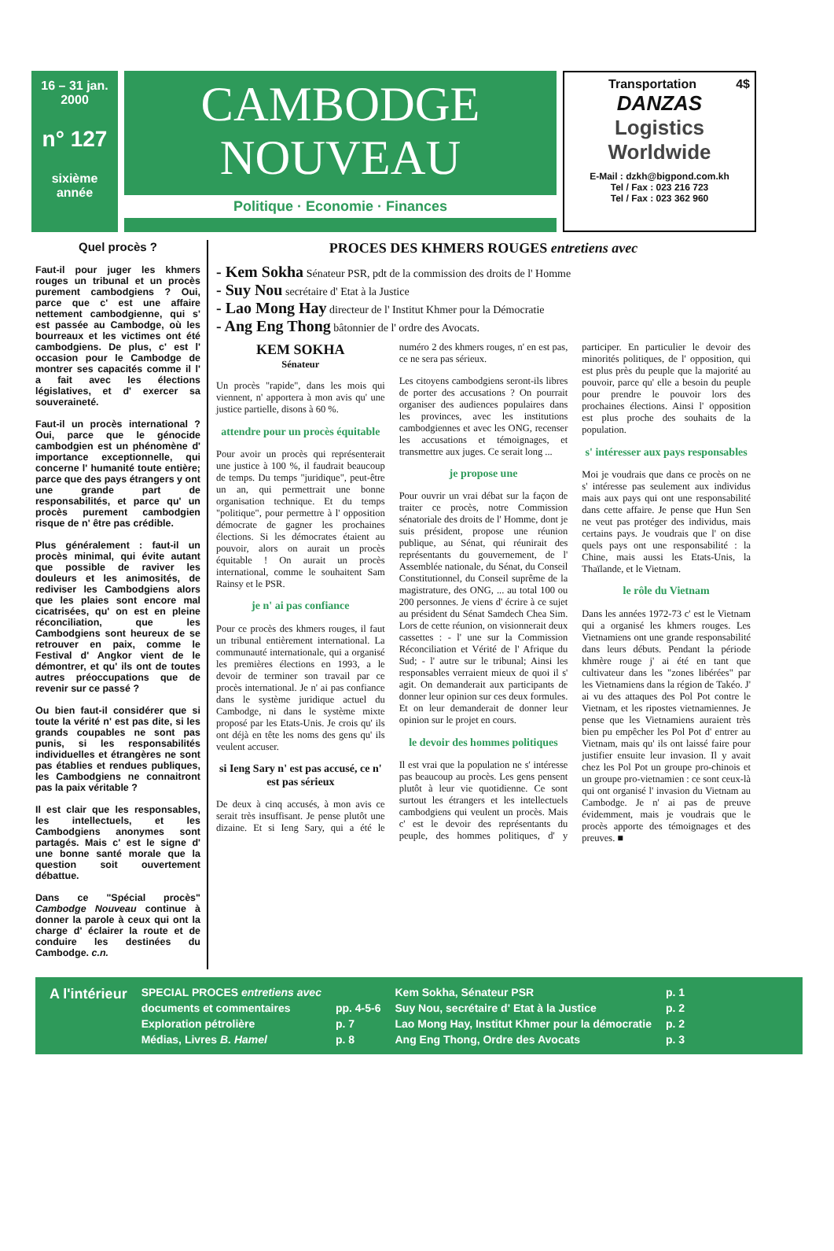16 – 31 jan.
2000
n° 127
sixième
année
CAMBODGE
NOUVEAU
Politique · Economie · Finances
Transportation 4$
DANZAS
Logistics
Worldwide
E-Mail : dzkh@bigpond.com.kh
Tel / Fax : 023 216 723
Tel / Fax : 023 362 960
Quel procès ?
Faut-il pour juger les khmers rouges un tribunal et un procès purement cambodgiens ? Oui, parce que c' est une affaire nettement cambodgienne, qui s' est passée au Cambodge, où les bourreaux et les victimes ont été cambodgiens. De plus, c' est l' occasion pour le Cambodge de montrer ses capacités comme il l' a fait avec les élections législatives, et d' exercer sa souveraineté.
Faut-il un procès international ? Oui, parce que le génocide cambodgien est un phénomène d' importance exceptionnelle, qui concerne l' humanité toute entière; parce que des pays étrangers y ont une grande part de responsabilités, et parce qu' un procès purement cambodgien risque de n' être pas crédible.
Plus généralement : faut-il un procès minimal, qui évite autant que possible de raviver les douleurs et les animosités, de rediviser les Cambodgiens alors que les plaies sont encore mal cicatrisées, qu' on est en pleine réconciliation, que les Cambodgiens sont heureux de se retrouver en paix, comme le Festival d' Angkor vient de le démontrer, et qu' ils ont de toutes autres préoccupations que de revenir sur ce passé ?
Ou bien faut-il considérer que si toute la vérité n' est pas dite, si les grands coupables ne sont pas punis, si les responsabilités individuelles et étrangères ne sont pas établies et rendues publiques, les Cambodgiens ne connaitront pas la paix véritable ?
Il est clair que les responsables, les intellectuels, et les Cambodgiens anonymes sont partagés. Mais c' est le signe d' une bonne santé morale que la question soit ouvertement débattue.
Dans ce "Spécial procès" Cambodge Nouveau continue à donner la parole à ceux qui ont la charge d' éclairer la route et de conduire les destinées du Cambodge. c.n.
PROCES DES KHMERS ROUGES entretiens avec
- Kem Sokha Sénateur PSR, pdt de la commission des droits de l' Homme
- Suy Nou secrétaire d' Etat à la Justice
- Lao Mong Hay directeur de l' Institut Khmer pour la Démocratie
- Ang Eng Thong bâtonnier de l' ordre des Avocats.
KEM SOKHA
Sénateur
Un procès "rapide", dans les mois qui viennent, n' apportera à mon avis qu' une justice partielle, disons à 60 %.
attendre pour un procès équitable
Pour avoir un procès qui représenterait une justice à 100 %, il faudrait beaucoup de temps. Du temps "juridique", peut-être un an, qui permettrait une bonne organisation technique. Et du temps "politique", pour permettre à l' opposition démocrate de gagner les prochaines élections. Si les démocrates étaient au pouvoir, alors on aurait un procès équitable ! On aurait un procès international, comme le souhaitent Sam Rainsy et le PSR.
je n' ai pas confiance
Pour ce procès des khmers rouges, il faut un tribunal entièrement international. La communauté internationale, qui a organisé les premières élections en 1993, a le devoir de terminer son travail par ce procès international. Je n' ai pas confiance dans le système juridique actuel du Cambodge, ni dans le système mixte proposé par les Etats-Unis. Je crois qu' ils ont déjà en tête les noms des gens qu' ils veulent accuser.
si Ieng Sary n' est pas accusé, ce n' est pas sérieux
De deux à cinq accusés, à mon avis ce serait très insuffisant. Je pense plutôt une dizaine. Et si Ieng Sary, qui a été le numéro 2 des khmers rouges, n' en est pas, ce ne sera pas sérieux.
Les citoyens cambodgiens seront-ils libres de porter des accusations ? On pourrait organiser des audiences populaires dans les provinces, avec les institutions cambodgiennes et avec les ONG, recenser les accusations et témoignages, et transmettre aux juges. Ce serait long ...
je propose une
Pour ouvrir un vrai débat sur la façon de traiter ce procès, notre Commission sénatoriale des droits de l' Homme, dont je suis président, propose une réunion publique, au Sénat, qui réunirait des représentants du gouvernement, de l' Assemblée nationale, du Sénat, du Conseil Constitutionnel, du Conseil suprême de la magistrature, des ONG, ... au total 100 ou 200 personnes. Je viens d' écrire à ce sujet au président du Sénat Samdech Chea Sim. Lors de cette réunion, on visionnerait deux cassettes : - l' une sur la Commission Réconciliation et Vérité de l' Afrique du Sud; - l' autre sur le tribunal; Ainsi les responsables verraient mieux de quoi il s' agit. On demanderait aux participants de donner leur opinion sur ces deux formules. Et on leur demanderait de donner leur opinion sur le projet en cours.
le devoir des hommes politiques
Il est vrai que la population ne s' intéresse pas beaucoup au procès. Les gens pensent plutôt à leur vie quotidienne. Ce sont surtout les étrangers et les intellectuels cambodgiens qui veulent un procès. Mais c' est le devoir des représentants du peuple, des hommes politiques, d' y participer. En particulier le devoir des minorités politiques, de l' opposition, qui est plus près du peuple que la majorité au pouvoir, parce qu' elle a besoin du peuple pour prendre le pouvoir lors des prochaines élections. Ainsi l' opposition est plus proche des souhaits de la population.
s' intéresser aux pays responsables
Moi je voudrais que dans ce procès on ne s' intéresse pas seulement aux individus mais aux pays qui ont une responsabilité dans cette affaire. Je pense que Hun Sen ne veut pas protéger des individus, mais certains pays. Je voudrais que l' on dise quels pays ont une responsabilité : la Chine, mais aussi les Etats-Unis, la Thaïlande, et le Vietnam.
le rôle du Vietnam
Dans les années 1972-73 c' est le Vietnam qui a organisé les khmers rouges. Les Vietnamiens ont une grande responsabilité dans leurs débuts. Pendant la période khmère rouge j' ai été en tant que cultivateur dans les "zones libérées" par les Vietnamiens dans la région de Takéo. J' ai vu des attaques des Pol Pot contre le Vietnam, et les ripostes vietnamiennes. Je pense que les Vietnamiens auraient très bien pu empêcher les Pol Pot d' entrer au Vietnam, mais qu' ils ont laissé faire pour justifier ensuite leur invasion. Il y avait chez les Pol Pot un groupe pro-chinois et un groupe pro-vietnamien : ce sont ceux-là qui ont organisé l' invasion du Vietnam au Cambodge. Je n' ai pas de preuve évidemment, mais je voudrais que le procès apporte des témoignages et des preuves. ■
| A l'intérieur | SPECIAL PROCES entretiens avec | | Kem Sokha, Sénateur PSR | p. 1 |
| | documents et commentaires | pp. 4-5-6 | Suy Nou, secrétaire d' Etat à la Justice | p. 2 |
| | Exploration pétrolière | p. 7 | Lao Mong Hay, Institut Khmer pour la démocratie | p. 2 |
| | Médias, Livres B. Hamel | p. 8 | Ang Eng Thong, Ordre des Avocats | p. 3 |